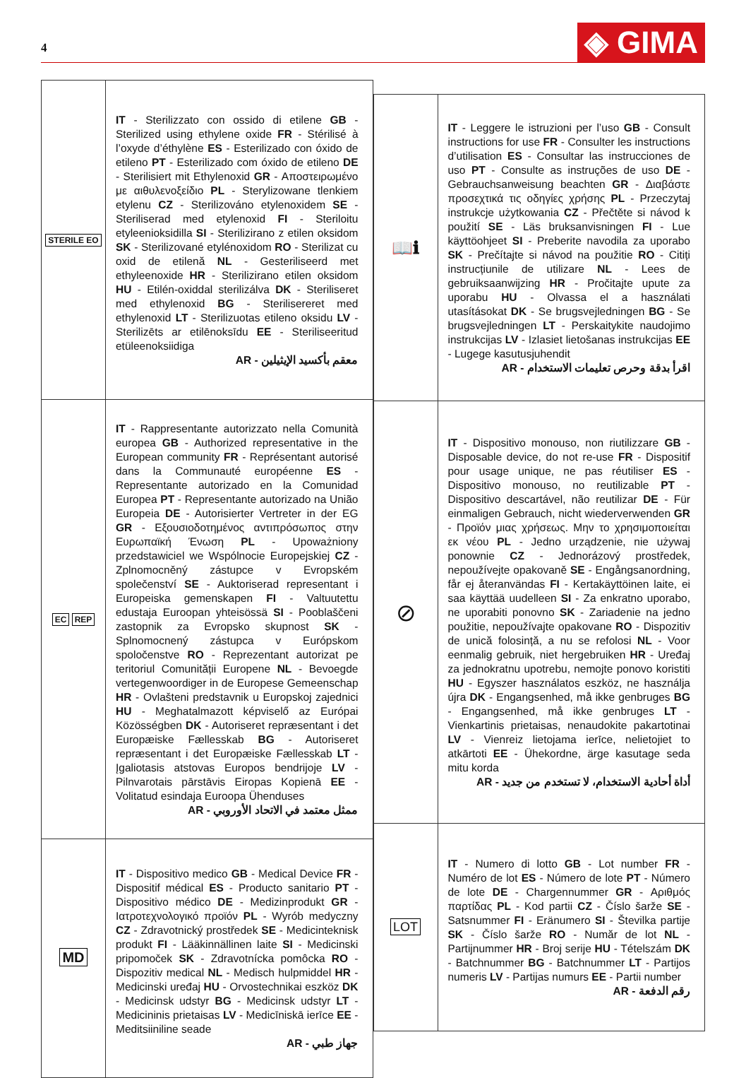4
◈ GIMA
| STERILE EO | IT - Sterilizzato con ossido di etilene GB - Sterilized using ethylene oxide FR - Stérilisé à l’oxyde d’éthylène ES - Esterilizado con óxido de etileno PT - Esterilizado com óxido de etileno DE - Sterilisiert mit Ethylenoxid GR - Αποστειρωμένο με αιθυλενοξείδιο PL - Sterylizowane tlenkiem etylenu CZ - Sterilizováno etylenoxidem SE - Steriliserad med etylenoxid FI - Steriloitu etyleenioksidilla SI - Sterilizirano z etilen oksidom SK - Sterilizované etylénoxidom RO - Sterilizat cu oxid de etilenă NL - Gesteriliseerd met ethyleenoxide HR - Sterilizirano etilen oksidom HU - Etilén-oxiddal sterilizálva DK - Steriliseret med ethylenoxid BG - Sterilisereret med ethylenoxid LT - Sterilizuotas etileno oksidu LV - Sterilizēts ar etilēnoksīdu EE - Steriliseeritud etüleenoksiidiga AR - معقم بأكسيد الإيثيلين |
| EC REP | IT - Rappresentante autorizzato nella Comunità europea GB - Authorized representative in the European community FR - Représentant autorisé dans la Communauté européenne ES - Representante autorizado en la Comunidad Europea PT - Representante autorizado na União Europeia DE - Autorisierter Vertreter in der EG GR - Εξουσιοδοτημένος αντιπρόσωπος στην Ευρωπαϊκή Ένωση PL - Upoważniony przedstawiciel we Wspólnocie Europejskiej CZ - Zplnomocněný zástupce v Evropském společenství SE - Auktoriserad representant i Europeiska gemenskapen FI - Valtuutettu edustaja Euroopan yhteisössä SI - Pooblaščeni zastopnik za Evropsko skupnost SK - Splnomocnený zástupca v Európskom spoločenstve RO - Reprezentant autorizat pe teritoriul Comunității Europene NL - Bevoegde vertegenwoordiger in de Europese Gemeenschap HR - Ovlašteni predstavnik u Europskoj zajednici HU - Meghatalmazott képviselő az Európai Közösségben DK - Autoriseret repræsentant i det Europæiske Fællesskab BG - Autoriseret repræsentant i det Europæiske Fællesskab LT - Įgaliotasis atstovas Europos bendrijoje LV - Pilnvarotais pārstāvis Eiropas Kopienā EE - Volitatud esindaja Euroopa Ühenduses AR - ممثل معتمد في الاتحاد الأوروبي |
| MD | IT - Dispositivo medico GB - Medical Device FR - Dispositif médical ES - Producto sanitario PT - Dispositivo médico DE - Medizinprodukt GR - Ιατροτεχνολογικό προϊόν PL - Wyrób medyczny CZ - Zdravotnický prostředek SE - Medicinteknisk produkt FI - Lääkinnällinen laite SI - Medicinski pripomoček SK - Zdravotnícka pomôcka RO - Dispozitiv medical NL - Medisch hulpmiddel HR - Medicinski uređaj HU - Orvostechnikai eszköz DK - Medicinsk udstyr BG - Medicinsk udstyr LT - Medicininis prietaisas LV - Medicīniskā ierīce EE - Meditsiiniline seade AR - جهاز طبي |
| 📖ℹ | IT - Leggere le istruzioni per l’uso GB - Consult instructions for use FR - Consulter les instructions d’utilisation ES - Consultar las instrucciones de uso PT - Consulte as instruções de uso DE - Gebrauchsanweisung beachten GR - Διαβάστε προσεχτικά τις οδηγίες χρήσης PL - Przeczytaj instrukcje użytkowania CZ - Přečtěte si návod k použití SE - Läs bruksanvisningen FI - Lue käyttöohjeet SI - Preberite navodila za uporabo SK - Prečítajte si návod na použitie RO - Citiți instrucțiunile de utilizare NL - Lees de gebruiksaanwijzing HR - Pročitajte upute za uporabu HU - Olvassa el a használati utasításokat DK - Se brugsvejledningen BG - Se brugsvejledningen LT - Perskaitykite naudojimo instrukcijas LV - Izlasiet lietošanas instrukcijas EE - Lugege kasutusjuhendit AR - اقرأ بدقة وحرص تعليمات الاستخدام |
| ⊘ | IT - Dispositivo monouso, non riutilizzare GB - Disposable device, do not re-use FR - Dispositif pour usage unique, ne pas réutiliser ES - Dispositivo monouso, no reutilizable PT - Dispositivo descartável, não reutilizar DE - Für einmaligen Gebrauch, nicht wiederverwenden GR - Προϊόν μιας χρήσεως. Μην το χρησιμοποιείται εκ νέου PL - Jedno urządzenie, nie używaj ponownie CZ - Jednorázový prostředek, nepoužívejte opakovaně SE - Engångsanordning, får ej återanvändas FI - Kertakäyttöinen laite, ei saa käyttää uudelleen SI - Za enkratno uporabo, ne uporabiti ponovno SK - Zariadenie na jedno použitie, nepoužívajte opakovane RO - Dispozitiv de unică folosință, a nu se refolosi NL - Voor eenmalig gebruik, niet hergebruiken HR - Uređaj za jednokratnu upotrebu, nemojte ponovo koristiti HU - Egyszer használatos eszköz, ne használja újra DK - Engangsenhed, må ikke genbruges BG - Engangsenhed, må ikke genbruges LT - Vienkartinis prietaisas, nenaudokite pakartotinai LV - Vienreiz lietojama ierīce, nelietojiet to atkārtoti EE - Ühekordne, ärge kasutage seda mitu korda AR - أداة أحادية الاستخدام، لا تستخدم من جديد |
| LOT | IT - Numero di lotto GB - Lot number FR - Numéro de lot ES - Número de lote PT - Número de lote DE - Chargennummer GR - Αριθμός παρτίδας PL - Kod partii CZ - Číslo šarže SE - Satsnummer FI - Eränumero SI - Številka partije SK - Číslo šarže RO - Număr de lot NL - Partijnummer HR - Broj serije HU - Tételszám DK - Batchnummer BG - Batchnummer LT - Partijos numeris LV - Partijas numurs EE - Partii number AR - رقم الدفعة |